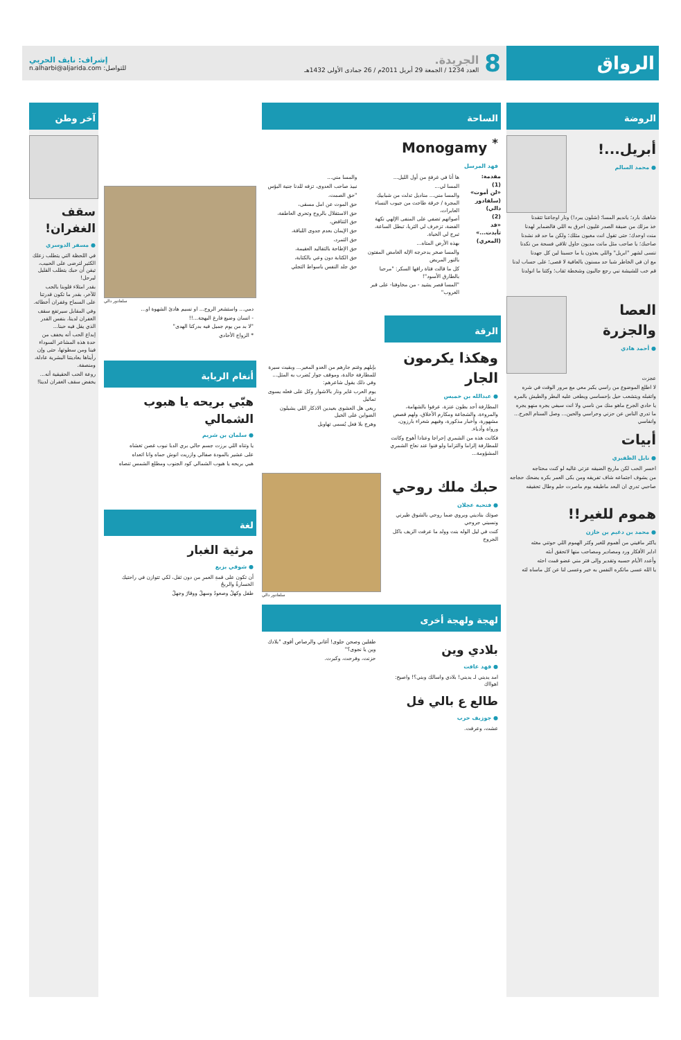الرواق
8
الجريدة.
العدد 1234 / الجمعة 29 أبريل 2011م / 26 جمادى الأولى 1432هـ
إشراف: نايف الحربي
للتواصل: n.alharbi@aljarida.com
الروضة
أبريل...!
● محمد السالم
شاهيك بارد؛ يانديم المسا؛ (شلون يبرد!) ونار اوجاعنا تتقدنا
خذ مزلك من ضيقة الصدر غليون احرق به اللي فالضماير لهدنا
منت اوحدك؛ حتى تقول انت مغبون مثلك؛ ولكن ما حد قد نشدنا
صاحبك؛ يا صاحب مثل مانت مديون حاول تلاقي فسحة من نكدنا
ننسى لشهر "ابريل" واللي يعذون يا ما حسبنا لين كل جهدنا
مع ان في الخاطر شبا حد مسنون بالعافية لا قصى؛ على حساب لدنا
قم خب للشيشة نبي رجع جالبون وشخطة ثقاب؛ وكثنا ما انولدنا
العصا والجزرة
● أحمد هادي
عجزت
لا اطلع الموضوع من راسي يكبر معي مع مرور الوقت في شره
واتقبله ويتشعب حيل بإحساسي ويطغى عليه البطر والطيش بالمره
يا حادي الجرح ماهو منك من ناسي ولا انت سيفي يجره منهو يجره
ما تدري الناس عن حزني وحراسي والحين... وصل السنام الجرح... وانفاسي
أبيات
● نايل الظفيري
اخسر الحب لكن ماربح الضيقه عزتي غاليه لو كنت محتاجه
من يشوف اجتماعه شاف تفريقه ومن بكى العمر بكره يضحك حجاجه
صاحبي تدري ان البعد ماطيقه يوم ماصرت حلم وطال تحقيقه
هموم للغير!!
● محمد بن دغيم بن خازن
ياكثر مافيني من أهموم للغير وكثر الهموم اللي حوتني مغثه
اداير الأفكار ورد ومصادير ومصاحب منها لاتحقق أبثه
وأعدد الأيام حسبه وتقدير وإلى فتر مني عضو قمت احثه
يا الله عسى ماتكره النفس به خير وعسى لنا عن كل ماساه لثه
الساحة
Monogamy <sup>*</sup>
فهد المرسل
مقدمة:
(1)
«لن أموت»
(سلفادور دالي)
(2)
«قد تأبدت...»
(المعري)
ها أنا في غرفةٍ من أول الليل...
المسا لي...
والمسا مني... مناديل تدلت من شبابيك المجرة / خرقة طاحت من جيوب النساء العابرات،
أصواتهم تضفي على المنفى الإلهي نكهة الفضة، تزخرف لي الثريا، تبطل الساعة، تبرج لي الحياة.
بهذه الأرض المتاه...
والمسا صخر يدحرجه الإله الغامض المفتون بالنور المريض
كل ما قالت فتاة راقها السكر: "مرحبا بالطارق الأسود"!
"المسا قصر يشيد - من مخاوفنا- على قبر الغروب"
والمسا مني...
نبيذ صاحب العدوى، تزفه للدنا جنية البؤس
"حق الصمت،
حق الموت عن امل مسقى،
حق الاستقلال بالروح وتحري العاطفة،
حق التناقض،
حق الإيمان بعدم جدوى اللباقة،
حق التمرد،
حق الإطاحة بالتقاليد العقيمة،
حق الكتابة دون وعي بالكتابة،
حق جلد النفس باسواط التجلي
الرقة
وهكذا يكرمون الجار
● عبدالله بن خميس
المطارفة أحد بطون عنزة، عرفوا بالشهامة، والمروءة، والشجاعة ومكارم الأخلاق، ولهم قصص مشهورة، وأخبار مذكورة، وفيهم شعراء بارزون، ورواة وأدباء.
فكانت هذه من الشمري إحراجا وعنادا أهوج وكانت للمطارفة إلزاما والتزاما ولو فنوا عند نعاج الشمري المشؤومة...
بإبلهم وغنم جارهم من العدو المغير... وبقيت سيرة للمطارفة خالدة، وموقف جوار يُضرب به المثل... وفي ذلك يقول شاعرهم:
يوم العرب غاير ونار بالاشوار وكل على فعله يسوى تماثيل
ربعي هل العشوى بعيدين الاذكار اللي يشيلون الضواين على الخيل
وهرج بلا فعل يُسمى تهاويل
حبك ملك روحي
● فتحية عجلان
صوتك بناديني ويروي ضما روحي بالشوق طيرني ونسيني جروحي
كنت في ليل الوله بنت وولد ما عرفت الزيف باكل الجروح
سلفادور دالي
لهجة ولهجة أخرى
بلادي وين
● فهد عافت
امد يديني لـ يديني! بلادي واسالك وبني؟! واصيح: اهوااك
طالع ع بالي فل
● جوزيف حرب
عشت، وعرفت.
طفلين وصحن حلوى! أغاني والرصاص أقوى "بلادك وين يا نجوى؟"
حزنت، وفرحت، وكبرت.
سلفادور دالي
دمي... واستشعر الروح... او نسيم هادئ الشهوة او...
- انسان وضيع فارغ البهجة...!!
"لا بد من يوم جميل فيه بدركنا الهدى"
* الزواج الأحادي
أنغام الربابة
هبّي بريحه يا هبوب الشمالي
● سلمان بن شريم
يا وتناه اللي برزت جسم حالي بري الدبا نبوب غصن تغشاه
على عشير بالمودة صفالي وازريت انوش حماه وانا اتعداه
هبي بريحه يا هبوب الشمالي كود الجنوب ومطلع الشمس تنصاه
لغة
مرثية الغبار
● شوقي بزيع
أن تكون على قمةِ العمرِ من دون ثقل، لكي تتوازن في راحتيك الخسارةُ والربحُ
طفل وكهلٌ وصعودٌ وسهلٌ ووقارٌ وجهلٌ
آخر وطن
سقف الغفران!
● مسفر الدوسري
في اللحظة التي يتطلب زعلك الكثير لترضى على الحبيب، تيقن أن حبك يتطلب القليل ليرحل!
بقدر امتلاء قلوبنا بالحب للآخر، بقدر ما تكون قدرتنا على السماح وغفران أخطائه.
وفي المقابل سيرتفع سقف الغفران لدينا، بنفس القدر الذي يقل فيه حبنا...
إبداع الحب أنه يخفف من حدة هذه المشاعر السوداء فينا ومن سطوتها، حتى وإن رأيناها بعاديتنا البشرية عادلة، ومنصفة.
روعة الحب الحقيقية أنه... يخفض سقف الغفران لدينا!